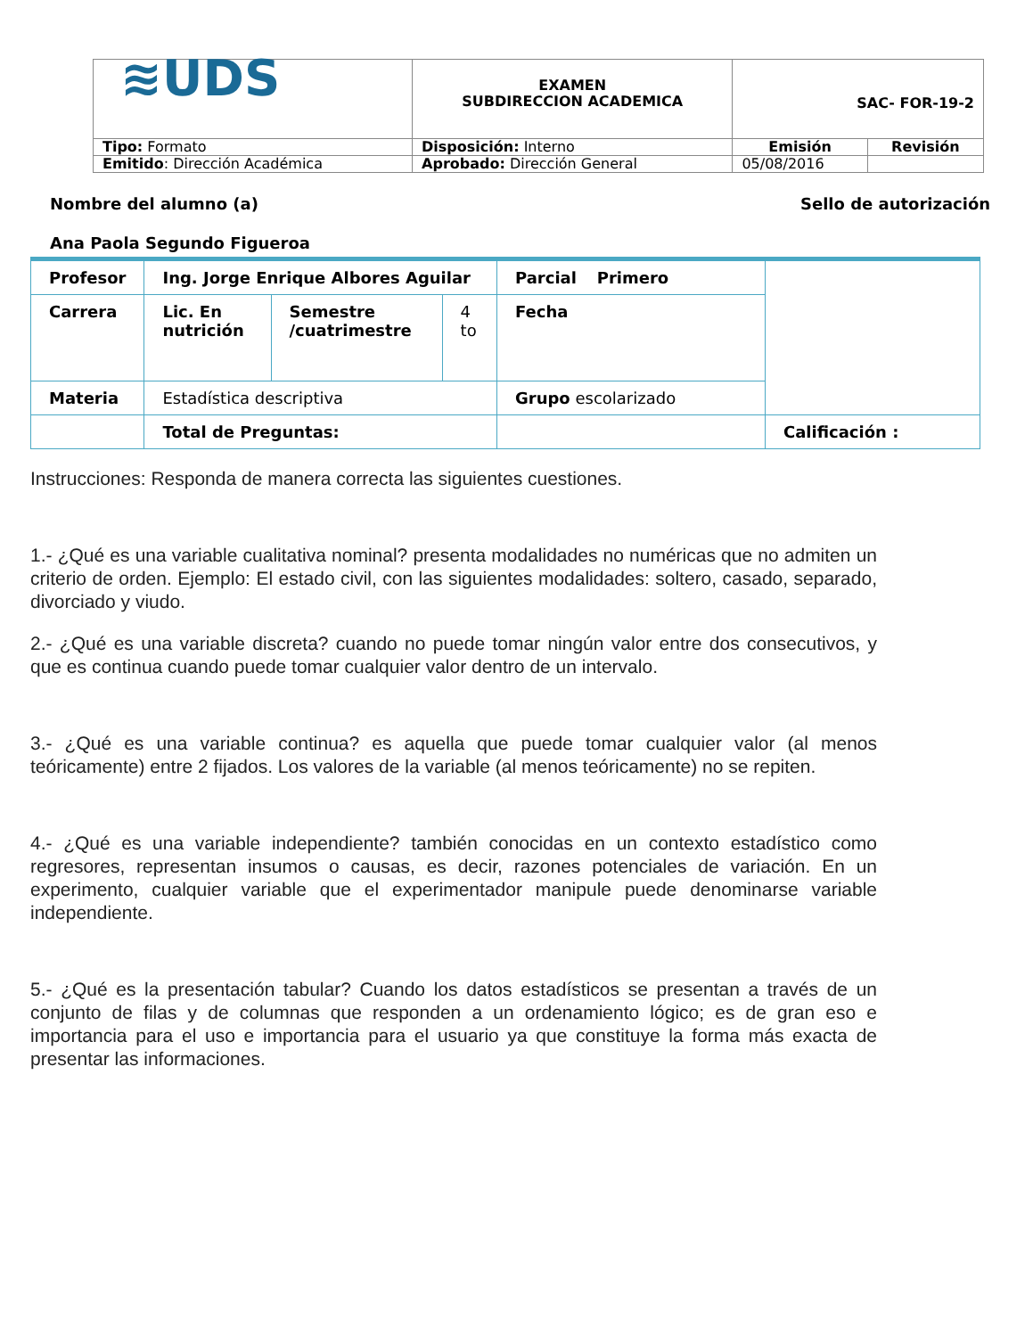| ≋UDS | EXAMEN SUBDIRECCION ACADEMICA | SAC- FOR-19-2 | |
| Tipo: Formato | Disposición: Interno | Emisión | Revisión |
| Emitido : Dirección Académica | Aprobado: Dirección General | 05/08/2016 | |
Nombre del alumno (a)
Ana Paola Segundo Figueroa
Sello de autorización
| Profesor | Ing. Jorge Enrique Albores Aguilar | | | Parcial Primero | |
| Carrera | Lic. En nutrición | Semestre /cuatrimestre | 4 to | Fecha | |
| Materia | Estadística descriptiva | | | Grupo escolarizado | |
| | Total de Preguntas: | | | | Calificación : |
Instrucciones: Responda de manera correcta las siguientes cuestiones.
1.- ¿Qué es una variable cualitativa nominal? presenta modalidades no numéricas que no admiten un criterio de orden. Ejemplo: El estado civil, con las siguientes modalidades: soltero, casado, separado, divorciado y viudo.
2.- ¿Qué es una variable discreta? cuando no puede tomar ningún valor entre dos consecutivos, y que es continua cuando puede tomar cualquier valor dentro de un intervalo.
3.- ¿Qué es una variable continua? es aquella que puede tomar cualquier valor (al menos teóricamente) entre 2 fijados. Los valores de la variable (al menos teóricamente) no se repiten.
4.- ¿Qué es una variable independiente? también conocidas en un contexto estadístico como regresores, representan insumos o causas, es decir, razones potenciales de variación. En un experimento, cualquier variable que el experimentador manipule puede denominarse variable independiente.
5.- ¿Qué es la presentación tabular? Cuando los datos estadísticos se presentan a través de un conjunto de filas y de columnas que responden a un ordenamiento lógico; es de gran eso e importancia para el uso e importancia para el usuario ya que constituye la forma más exacta de presentar las informaciones.